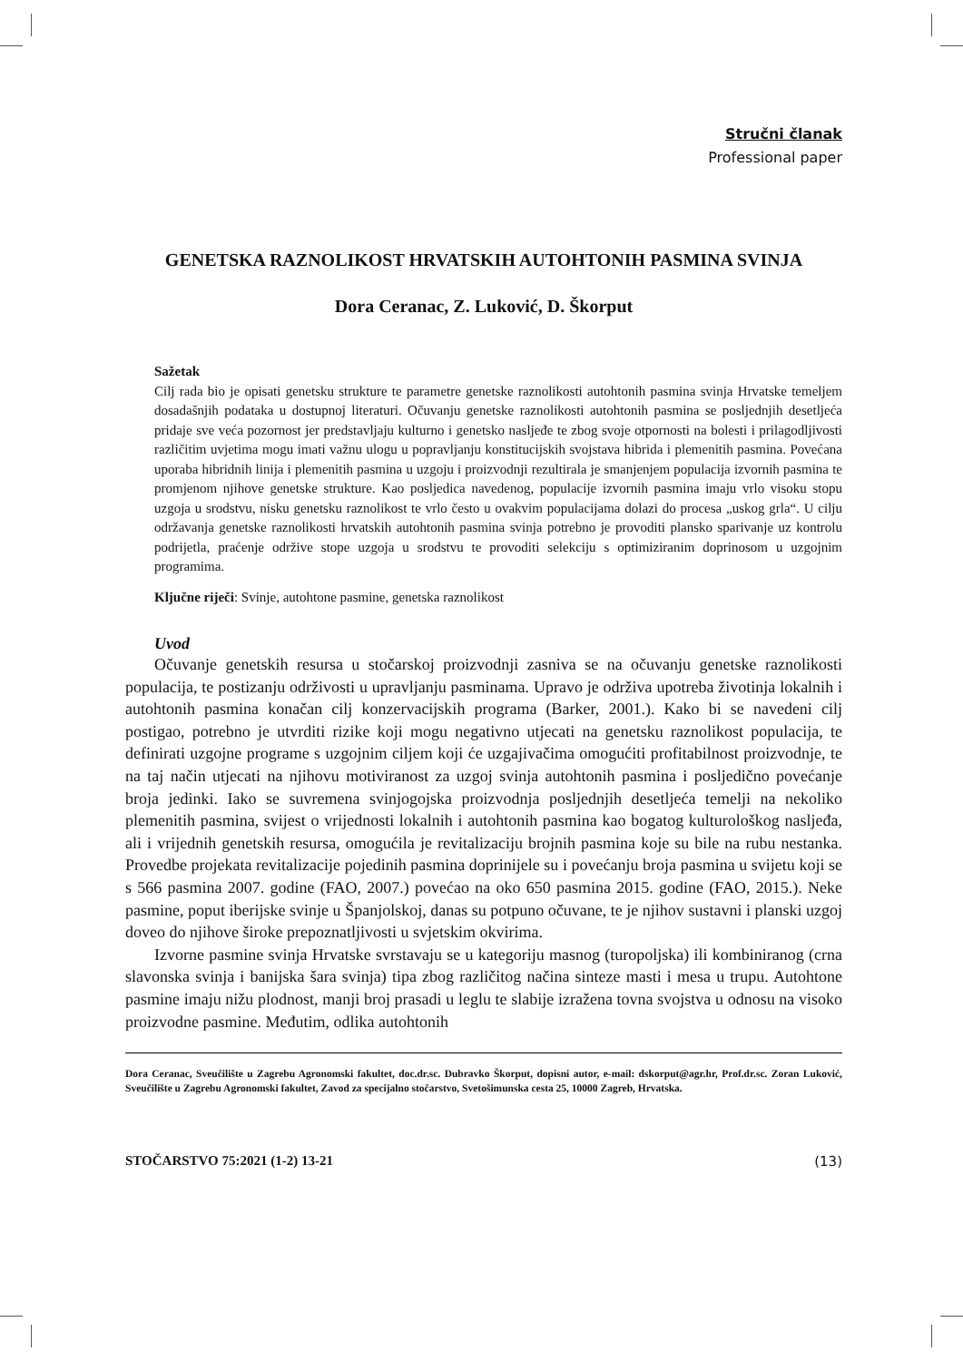Stručni članak
Professional paper
GENETSKA RAZNOLIKOST HRVATSKIH AUTOHTONIH PASMINA SVINJA
Dora Ceranac, Z. Luković, D. Škorput
Sažetak
Cilj rada bio je opisati genetsku strukture te parametre genetske raznolikosti autohtonih pasmina svinja Hrvatske temeljem dosadašnjih podataka u dostupnoj literaturi. Očuvanju genetske raznolikosti autohtonih pasmina se posljednjih desetljeća pridaje sve veća pozornost jer predstavljaju kulturno i genetsko nasljeđe te zbog svoje otpornosti na bolesti i prilagodljivosti različitim uvjetima mogu imati važnu ulogu u popravljanju konstitucijskih svojstava hibrida i plemenitih pasmina. Povećana uporaba hibridnih linija i plemenitih pasmina u uzgoju i proizvodnji rezultirala je smanjenjem populacija izvornih pasmina te promjenom njihove genetske strukture. Kao posljedica navedenog, populacije izvornih pasmina imaju vrlo visoku stopu uzgoja u srodstvu, nisku genetsku raznolikost te vrlo često u ovakvim populacijama dolazi do procesa „uskog grla“. U cilju održavanja genetske raznolikosti hrvatskih autohtonih pasmina svinja potrebno je provoditi plansko sparivanje uz kontrolu podrijetla, praćenje održive stope uzgoja u srodstvu te provoditi selekciju s optimiziranim doprinosom u uzgojnim programima.
Ključne riječi: Svinje, autohtone pasmine, genetska raznolikost
Uvod
Očuvanje genetskih resursa u stočarskoj proizvodnji zasniva se na očuvanju genetske raznolikosti populacija, te postizanju održivosti u upravljanju pasminama. Upravo je održiva upotreba životinja lokalnih i autohtonih pasmina konačan cilj konzervacijskih programa (Barker, 2001.). Kako bi se navedeni cilj postigao, potrebno je utvrditi rizike koji mogu negativno utjecati na genetsku raznolikost populacija, te definirati uzgojne programe s uzgojnim ciljem koji će uzgajivačima omogućiti profitabilnost proizvodnje, te na taj način utjecati na njihovu motiviranost za uzgoj svinja autohtonih pasmina i posljedično povećanje broja jedinki. Iako se suvremena svinjogojska proizvodnja posljednjih desetljeća temelji na nekoliko plemenitih pasmina, svijest o vrijednosti lokalnih i autohtonih pasmina kao bogatog kulturološkog nasljeđa, ali i vrijednih genetskih resursa, omogućila je revitalizaciju brojnih pasmina koje su bile na rubu nestanka. Provedbe projekata revitalizacije pojedinih pasmina doprinijele su i povećanju broja pasmina u svijetu koji se s 566 pasmina 2007. godine (FAO, 2007.) povećao na oko 650 pasmina 2015. godine (FAO, 2015.). Neke pasmine, poput iberijske svinje u Španjolskoj, danas su potpuno očuvane, te je njihov sustavni i planski uzgoj doveo do njihove široke prepoznatljivosti u svjetskim okvirima.
Izvorne pasmine svinja Hrvatske svrstavaju se u kategoriju masnog (turopoljska) ili kombiniranog (crna slavonska svinja i banijska šara svinja) tipa zbog različitog načina sinteze masti i mesa u trupu. Autohtone pasmine imaju nižu plodnost, manji broj prasadi u leglu te slabije izražena tovna svojstva u odnosu na visoko proizvodne pasmine. Međutim, odlika autohtonih
Dora Ceranac, Sveučilište u Zagrebu Agronomski fakultet, doc.dr.sc. Dubravko Škorput, dopisni autor, e-mail: dskorput@agr.hr, Prof.dr.sc. Zoran Luković, Sveučilište u Zagrebu Agronomski fakultet, Zavod za specijalno stočarstvo, Svetošimunska cesta 25, 10000 Zagreb, Hrvatska.
STOČARSTVO 75:2021 (1-2) 13-21 (13)